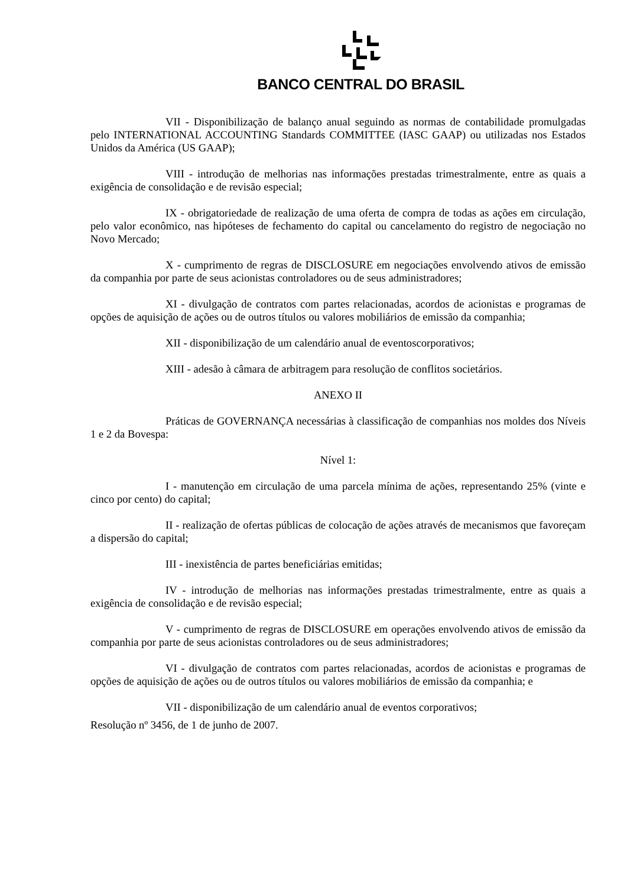BANCO CENTRAL DO BRASIL
VII - Disponibilização de balanço anual seguindo as normas de contabilidade promulgadas pelo INTERNATIONAL ACCOUNTING Standards COMMITTEE (IASC GAAP) ou utilizadas nos Estados Unidos da América (US GAAP);
VIII - introdução de melhorias nas informações prestadas trimestralmente, entre as quais a exigência de consolidação e de revisão especial;
IX - obrigatoriedade de realização de uma oferta de compra de todas as ações em circulação, pelo valor econômico, nas hipóteses de fechamento do capital ou cancelamento do registro de negociação no Novo Mercado;
X - cumprimento de regras de DISCLOSURE em negociações envolvendo ativos de emissão da companhia por parte de seus acionistas controladores ou de seus administradores;
XI - divulgação de contratos com partes relacionadas, acordos de acionistas e programas de opções de aquisição de ações ou de outros títulos ou valores mobiliários de emissão da companhia;
XII - disponibilização de um calendário anual de eventoscorporativos;
XIII - adesão à câmara de arbitragem para resolução de conflitos societários.
ANEXO II
Práticas de GOVERNANÇA necessárias à classificação de companhias nos moldes dos Níveis 1 e 2 da Bovespa:
Nível 1:
I - manutenção em circulação de uma parcela mínima de ações, representando 25% (vinte e cinco por cento) do capital;
II - realização de ofertas públicas de colocação de ações através de mecanismos que favoreçam a dispersão do capital;
III - inexistência de partes beneficiárias emitidas;
IV - introdução de melhorias nas informações prestadas trimestralmente, entre as quais a exigência de consolidação e de revisão especial;
V - cumprimento de regras de DISCLOSURE em operações envolvendo ativos de emissão da companhia por parte de seus acionistas controladores ou de seus administradores;
VI - divulgação de contratos com partes relacionadas, acordos de acionistas e programas de opções de aquisição de ações ou de outros títulos ou valores mobiliários de emissão da companhia; e
VII - disponibilização de um calendário anual de eventos corporativos;
Resolução nº 3456, de 1 de junho de 2007.